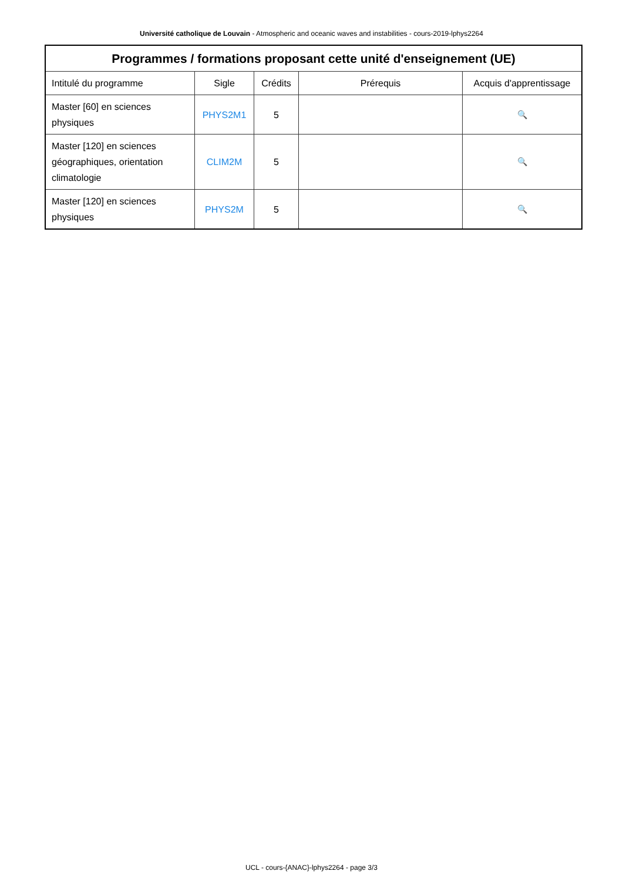Université catholique de Louvain - Atmospheric and oceanic waves and instabilities - cours-2019-lphys2264
| Programmes / formations proposant cette unité d'enseignement (UE) | | | | |
| --- | --- | --- | --- | --- |
| Intitulé du programme | Sigle | Crédits | Prérequis | Acquis d'apprentissage |
| Master [60] en sciences physiques | PHYS2M1 | 5 | | 🔍 |
| Master [120] en sciences géographiques, orientation climatologie | CLIM2M | 5 | | 🔍 |
| Master [120] en sciences physiques | PHYS2M | 5 | | 🔍 |
UCL - cours-{ANAC}-lphys2264 - page 3/3